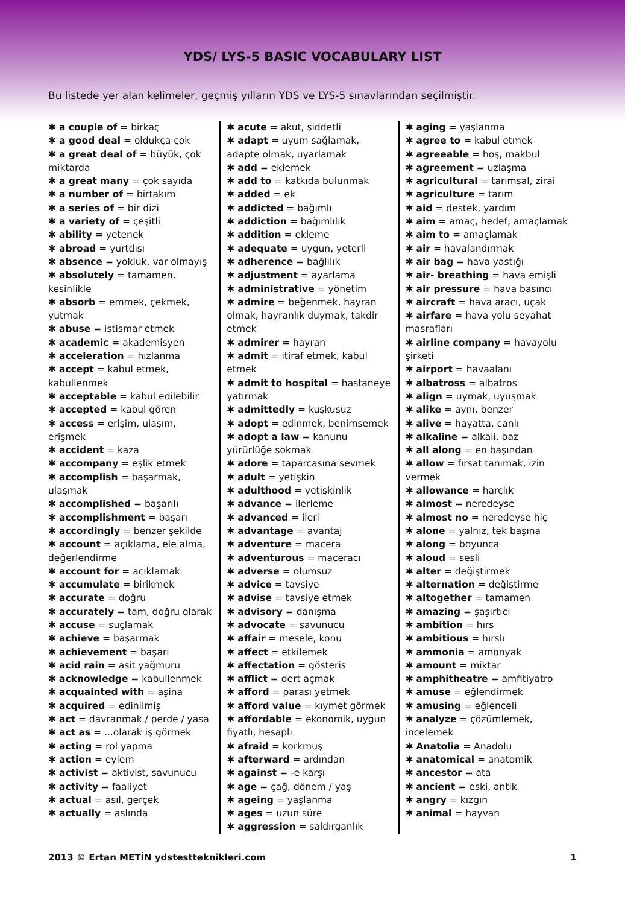YDS/ LYS-5 BASIC VOCABULARY LIST
Bu listede yer alan kelimeler, geçmiş yılların YDS ve LYS-5 sınavlarından seçilmiştir.
✱ a couple of = birkaç
✱ a good deal = oldukça çok
✱ a great deal of = büyük, çok miktarda
✱ a great many = çok sayıda
✱ a number of = birtakım
✱ a series of = bir dizi
✱ a variety of = çeşitli
✱ ability = yetenek
✱ abroad = yurtdışı
✱ absence = yokluk, var olmayış
✱ absolutely = tamamen, kesinlikle
✱ absorb = emmek, çekmek, yutmak
✱ abuse = istismar etmek
✱ academic = akademisyen
✱ acceleration = hızlanma
✱ accept = kabul etmek, kabullenmek
✱ acceptable = kabul edilebilir
✱ accepted = kabul gören
✱ access = erişim, ulaşım, erişmek
✱ accident = kaza
✱ accompany = eşlik etmek
✱ accomplish = başarmak, ulaşmak
✱ accomplished = başarılı
✱ accomplishment = başarı
✱ accordingly = benzer şekilde
✱ account = açıklama, ele alma, değerlendirme
✱ account for = açıklamak
✱ accumulate = birikmek
✱ accurate = doğru
✱ accurately = tam, doğru olarak
✱ accuse = suçlamak
✱ achieve = başarmak
✱ achievement = başarı
✱ acid rain = asit yağmuru
✱ acknowledge = kabullenmek
✱ acquainted with = aşina
✱ acquired = edinilmiş
✱ act = davranmak / perde / yasa
✱ act as = ...olarak iş görmek
✱ acting = rol yapma
✱ action = eylem
✱ activist = aktivist, savunucu
✱ activity = faaliyet
✱ actual = asıl, gerçek
✱ actually = aslında
✱ acute = akut, şiddetli
✱ adapt = uyum sağlamak, adapte olmak, uyarlamak
✱ add = eklemek
✱ add to = katkıda bulunmak
✱ added = ek
✱ addicted = bağımlı
✱ addiction = bağımlılık
✱ addition = ekleme
✱ adequate = uygun, yeterli
✱ adherence = bağlılık
✱ adjustment = ayarlama
✱ administrative = yönetim
✱ admire = beğenmek, hayran olmak, hayranlık duymak, takdir etmek
✱ admirer = hayran
✱ admit = itiraf etmek, kabul etmek
✱ admit to hospital = hastaneye yatırmak
✱ admittedly = kuşkusuz
✱ adopt = edinmek, benimsemek
✱ adopt a law = kanunu yürürlüğe sokmak
✱ adore = taparcasına sevmek
✱ adult = yetişkin
✱ adulthood = yetişkinlik
✱ advance = ilerleme
✱ advanced = ileri
✱ advantage = avantaj
✱ adventure = macera
✱ adventurous = maceracı
✱ adverse = olumsuz
✱ advice = tavsiye
✱ advise = tavsiye etmek
✱ advisory = danışma
✱ advocate = savunucu
✱ affair = mesele, konu
✱ affect = etkilemek
✱ affectation = gösteriş
✱ afflict = dert açmak
✱ afford = parası yetmek
✱ afford value = kıymet görmek
✱ affordable = ekonomik, uygun fiyatlı, hesaplı
✱ afraid = korkmuş
✱ afterward = ardından
✱ against = -e karşı
✱ age = çağ, dönem / yaş
✱ ageing = yaşlanma
✱ ages = uzun süre
✱ aggression = saldırganlık
✱ aging = yaşlanma
✱ agree to = kabul etmek
✱ agreeable = hoş, makbul
✱ agreement = uzlaşma
✱ agricultural = tarımsal, zirai
✱ agriculture = tarım
✱ aid = destek, yardım
✱ aim = amaç, hedef, amaçlamak
✱ aim to = amaçlamak
✱ air = havalandırmak
✱ air bag = hava yastığı
✱ air- breathing = hava emişli
✱ air pressure = hava basıncı
✱ aircraft = hava aracı, uçak
✱ airfare = hava yolu seyahat masrafları
✱ airline company = havayolu şirketi
✱ airport = havaalanı
✱ albatross = albatros
✱ align = uymak, uyuşmak
✱ alike = aynı, benzer
✱ alive = hayatta, canlı
✱ alkaline = alkali, baz
✱ all along = en başından
✱ allow = fırsat tanımak, izin vermek
✱ allowance = harçlık
✱ almost = neredeyse
✱ almost no = neredeyse hiç
✱ alone = yalnız, tek başına
✱ along = boyunca
✱ aloud = sesli
✱ alter = değiştirmek
✱ alternation = değiştirme
✱ altogether = tamamen
✱ amazing = şaşırtıcı
✱ ambition = hırs
✱ ambitious = hırslı
✱ ammonia = amonyak
✱ amount = miktar
✱ amphitheatre = amfitiyatro
✱ amuse = eğlendirmek
✱ amusing = eğlenceli
✱ analyze = çözümlemek, incelemek
✱ Anatolia = Anadolu
✱ anatomical = anatomik
✱ ancestor = ata
✱ ancient = eski, antik
✱ angry = kızgın
✱ animal = hayvan
2013 © Ertan METİN ydstestteknikleri.com 1